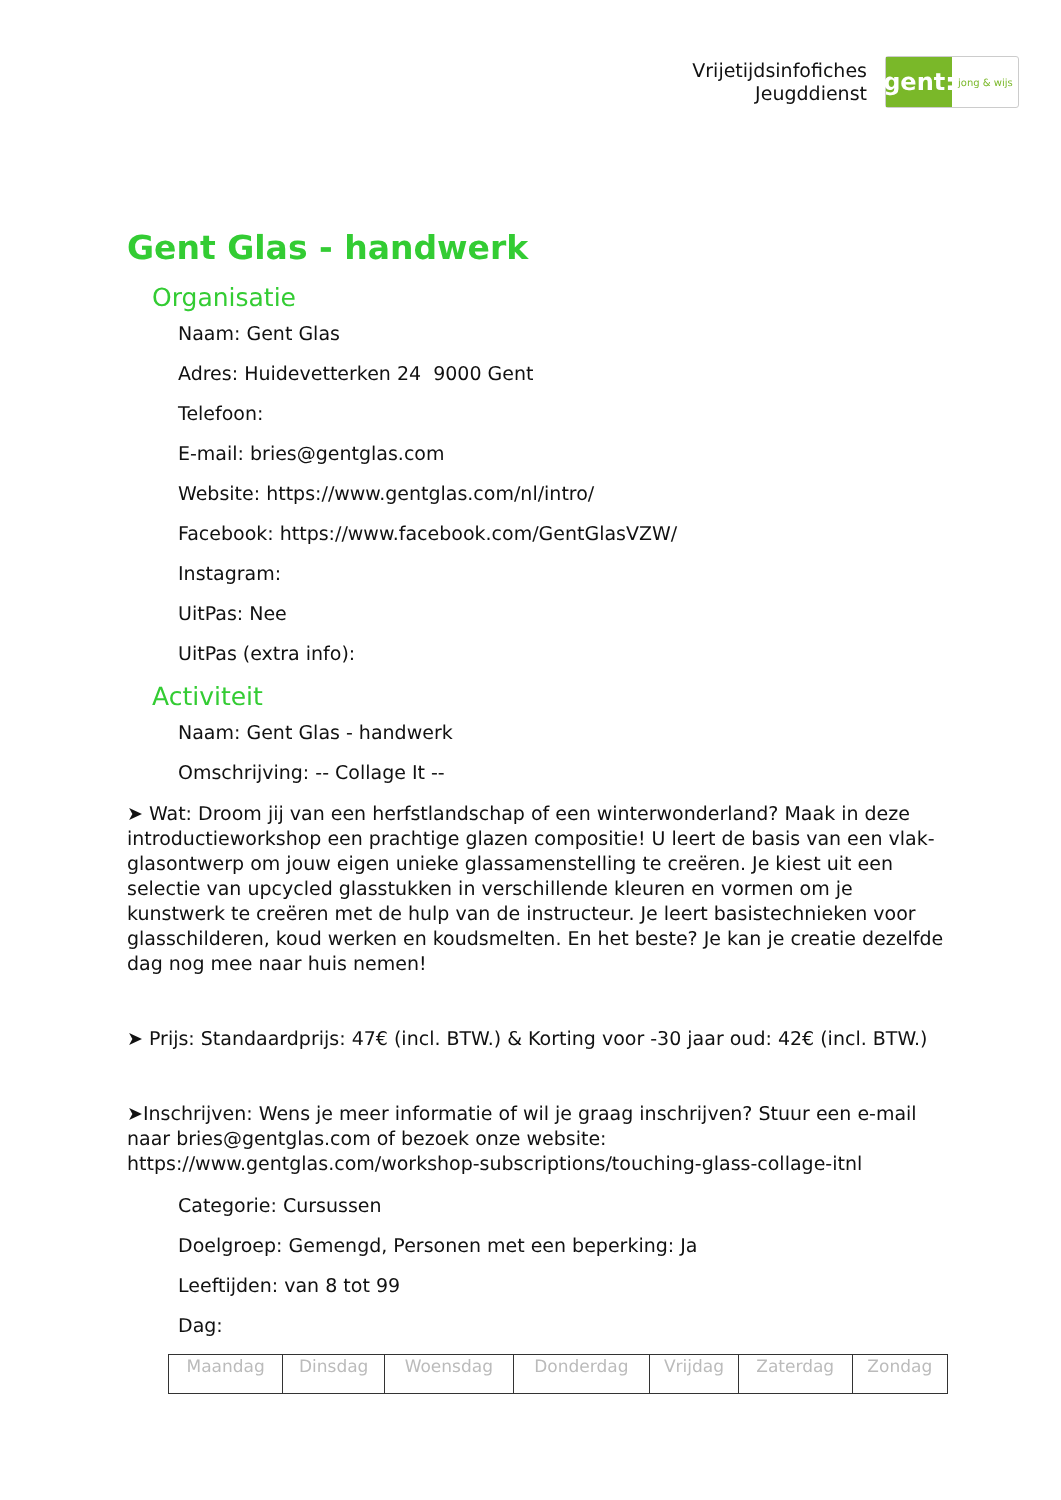Vrijetijdsinfofiches
Jeugddienst
gent:
jong & wijs
Gent Glas - handwerk
Organisatie
Naam: Gent Glas
Adres: Huidevetterken 24 9000 Gent
Telefoon:
E-mail: bries@gentglas.com
Website: https://www.gentglas.com/nl/intro/
Facebook: https://www.facebook.com/GentGlasVZW/
Instagram:
UitPas: Nee
UitPas (extra info):
Activiteit
Naam: Gent Glas - handwerk
Omschrijving: -- Collage It --
➤ Wat: Droom jij van een herfstlandschap of een winterwonderland? Maak in deze introductieworkshop een prachtige glazen compositie! U leert de basis van een vlak-glasontwerp om jouw eigen unieke glassamenstelling te creëren. Je kiest uit een selectie van upcycled glasstukken in verschillende kleuren en vormen om je kunstwerk te creëren met de hulp van de instructeur. Je leert basistechnieken voor glasschilderen, koud werken en koudsmelten. En het beste? Je kan je creatie dezelfde dag nog mee naar huis nemen!
➤ Prijs: Standaardprijs: 47€ (incl. BTW.) & Korting voor -30 jaar oud: 42€ (incl. BTW.)
➤Inschrijven: Wens je meer informatie of wil je graag inschrijven? Stuur een e-mail naar bries@gentglas.com of bezoek onze website: https://www.gentglas.com/workshop-subscriptions/touching-glass-collage-itnl
Categorie: Cursussen
Doelgroep: Gemengd, Personen met een beperking: Ja
Leeftijden: van 8 tot 99
Dag:
| Maandag | Dinsdag | Woensdag | Donderdag | Vrijdag | Zaterdag | Zondag |